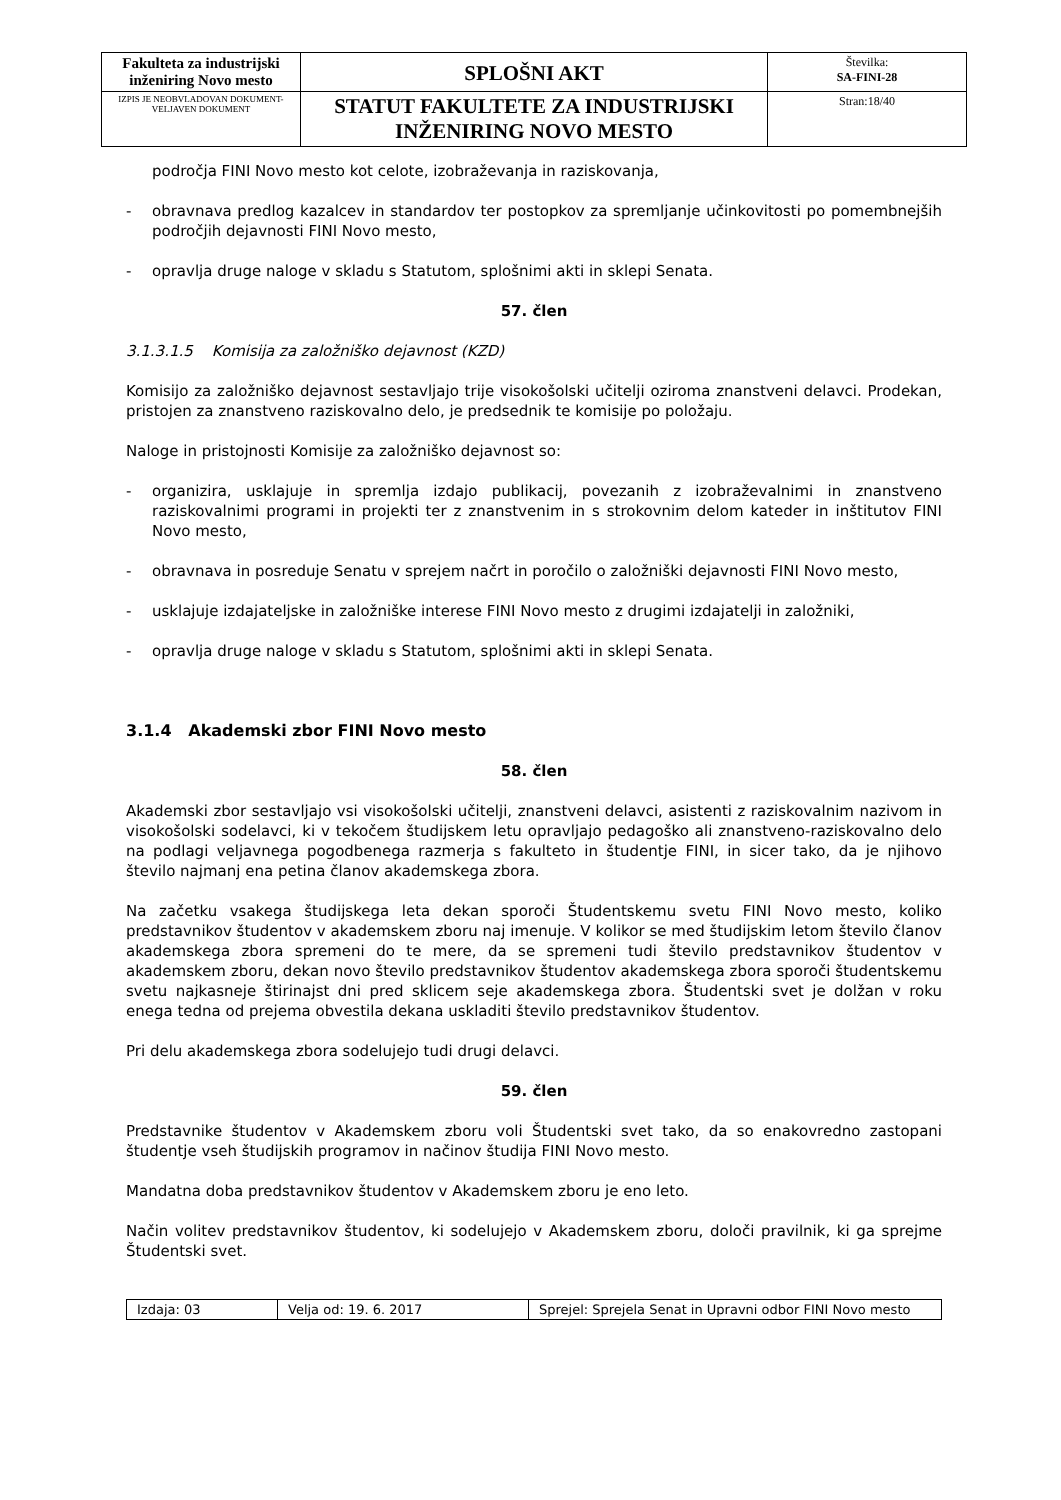| Fakulteta za industrijski inženiring Novo mesto | SPLOŠNI AKT | Številka: SA-FINI-28 |
| IZPIS JE NEOBVLADOVAN DOKUMENT-VELJAVEN DOKUMENT | STATUT FAKULTETE ZA INDUSTRIJSKI INŽENIRING NOVO MESTO | Stran:18/40 |
področja FINI Novo mesto kot celote, izobraževanja in raziskovanja,
- obravnava predlog kazalcev in standardov ter postopkov za spremljanje učinkovitosti po pomembnejših področjih dejavnosti FINI Novo mesto,
- opravlja druge naloge v skladu s Statutom, splošnimi akti in sklepi Senata.
57. člen
3.1.3.1.5 Komisija za založniško dejavnost (KZD)
Komisijo za založniško dejavnost sestavljajo trije visokošolski učitelji oziroma znanstveni delavci. Prodekan, pristojen za znanstveno raziskovalno delo, je predsednik te komisije po položaju.
Naloge in pristojnosti Komisije za založniško dejavnost so:
- organizira, usklajuje in spremlja izdajo publikacij, povezanih z izobraževalnimi in znanstveno raziskovalnimi programi in projekti ter z znanstvenim in s strokovnim delom kateder in inštitutov FINI Novo mesto,
- obravnava in posreduje Senatu v sprejem načrt in poročilo o založniški dejavnosti FINI Novo mesto,
- usklajuje izdajateljske in založniške interese FINI Novo mesto z drugimi izdajatelji in založniki,
- opravlja druge naloge v skladu s Statutom, splošnimi akti in sklepi Senata.
3.1.4 Akademski zbor FINI Novo mesto
58. člen
Akademski zbor sestavljajo vsi visokošolski učitelji, znanstveni delavci, asistenti z raziskovalnim nazivom in visokošolski sodelavci, ki v tekočem študijskem letu opravljajo pedagoško ali znanstveno-raziskovalno delo na podlagi veljavnega pogodbenega razmerja s fakulteto in študentje FINI, in sicer tako, da je njihovo število najmanj ena petina članov akademskega zbora.
Na začetku vsakega študijskega leta dekan sporoči Študentskemu svetu FINI Novo mesto, koliko predstavnikov študentov v akademskem zboru naj imenuje. V kolikor se med študijskim letom število članov akademskega zbora spremeni do te mere, da se spremeni tudi število predstavnikov študentov v akademskem zboru, dekan novo število predstavnikov študentov akademskega zbora sporoči študentskemu svetu najkasneje štirinajst dni pred sklicem seje akademskega zbora. Študentski svet je dolžan v roku enega tedna od prejema obvestila dekana uskladiti število predstavnikov študentov.
Pri delu akademskega zbora sodelujejo tudi drugi delavci.
59. člen
Predstavnike študentov v Akademskem zboru voli Študentski svet tako, da so enakovredno zastopani študentje vseh študijskih programov in načinov študija FINI Novo mesto.
Mandatna doba predstavnikov študentov v Akademskem zboru je eno leto.
Način volitev predstavnikov študentov, ki sodelujejo v Akademskem zboru, določi pravilnik, ki ga sprejme Študentski svet.
| Izdaja: 03 | Velja od: 19. 6. 2017 | Sprejel: Sprejela Senat in Upravni odbor FINI Novo mesto |